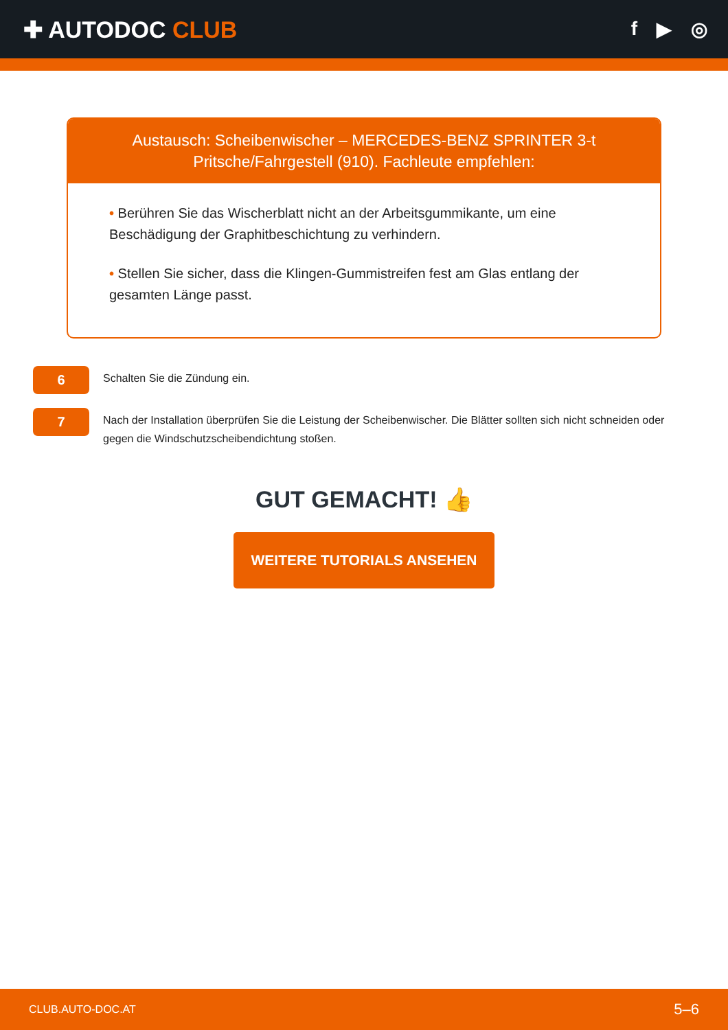✚ AUTODOC CLUB
f ▶ ◎
Austausch: Scheibenwischer – MERCEDES-BENZ SPRINTER 3-t Pritsche/Fahrgestell (910). Fachleute empfehlen:
• Berühren Sie das Wischerblatt nicht an der Arbeitsgummikante, um eine Beschädigung der Graphitbeschichtung zu verhindern.
• Stellen Sie sicher, dass die Klingen-Gummistreifen fest am Glas entlang der gesamten Länge passt.
6
Schalten Sie die Zündung ein.
7
Nach der Installation überprüfen Sie die Leistung der Scheibenwischer. Die Blätter sollten sich nicht schneiden oder gegen die Windschutzscheibendichtung stoßen.
GUT GEMACHT! 👍
WEITERE TUTORIALS ANSEHEN
CLUB.AUTO-DOC.AT 5–6